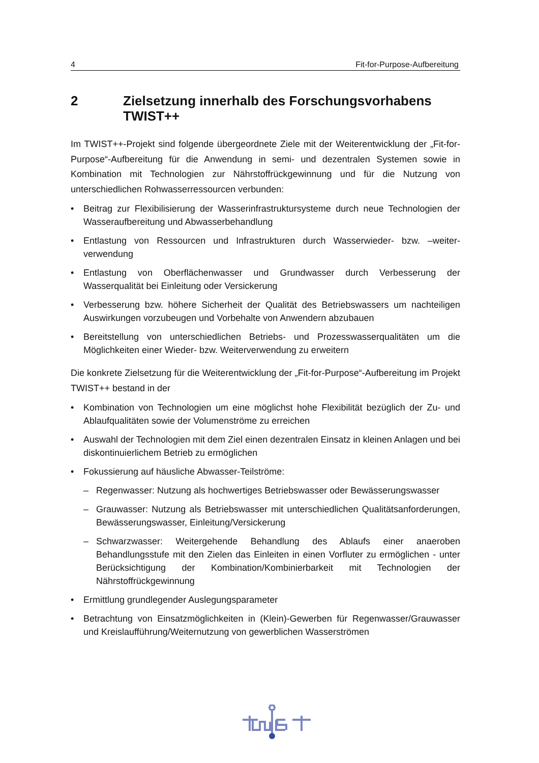4 Fit-for-Purpose-Aufbereitung
2 Zielsetzung innerhalb des Forschungsvorhabens TWIST++
Im TWIST++-Projekt sind folgende übergeordnete Ziele mit der Weiterentwicklung der „Fit-for-Purpose“-Aufbereitung für die Anwendung in semi- und dezentralen Systemen sowie in Kombination mit Technologien zur Nährstoffrückgewinnung und für die Nutzung von unterschiedlichen Rohwasserressourcen verbunden:
• Beitrag zur Flexibilisierung der Wasserinfrastruktursysteme durch neue Technologien der Wasseraufbereitung und Abwasserbehandlung
• Entlastung von Ressourcen und Infrastrukturen durch Wasserwieder- bzw. –weiter-verwendung
• Entlastung von Oberflächenwasser und Grundwasser durch Verbesserung der Wasserqualität bei Einleitung oder Versickerung
• Verbesserung bzw. höhere Sicherheit der Qualität des Betriebswassers um nachteiligen Auswirkungen vorzubeugen und Vorbehalte von Anwendern abzubauen
• Bereitstellung von unterschiedlichen Betriebs- und Prozesswasserqualitäten um die Möglichkeiten einer Wieder- bzw. Weiterverwendung zu erweitern
Die konkrete Zielsetzung für die Weiterentwicklung der „Fit-for-Purpose“-Aufbereitung im Projekt TWIST++ bestand in der
• Kombination von Technologien um eine möglichst hohe Flexibilität bezüglich der Zu- und Ablaufqualitäten sowie der Volumenströme zu erreichen
• Auswahl der Technologien mit dem Ziel einen dezentralen Einsatz in kleinen Anlagen und bei diskontinuierlichem Betrieb zu ermöglichen
• Fokussierung auf häusliche Abwasser-Teilströme:
– Regenwasser: Nutzung als hochwertiges Betriebswasser oder Bewässerungswasser
– Grauwasser: Nutzung als Betriebswasser mit unterschiedlichen Qualitätsanforderungen, Bewässerungswasser, Einleitung/Versickerung
– Schwarzwasser: Weitergehende Behandlung des Ablaufs einer anaeroben Behandlungsstufe mit den Zielen das Einleiten in einen Vorfluter zu ermöglichen - unter Berücksichtigung der Kombination/Kombinierbarkeit mit Technologien der Nährstoffrückgewinnung
• Ermittlung grundlegender Auslegungsparameter
• Betrachtung von Einsatzmöglichkeiten in (Klein)-Gewerben für Regenwasser/Grauwasser und Kreislaufführung/Weiternutzung von gewerblichen Wasserströmen